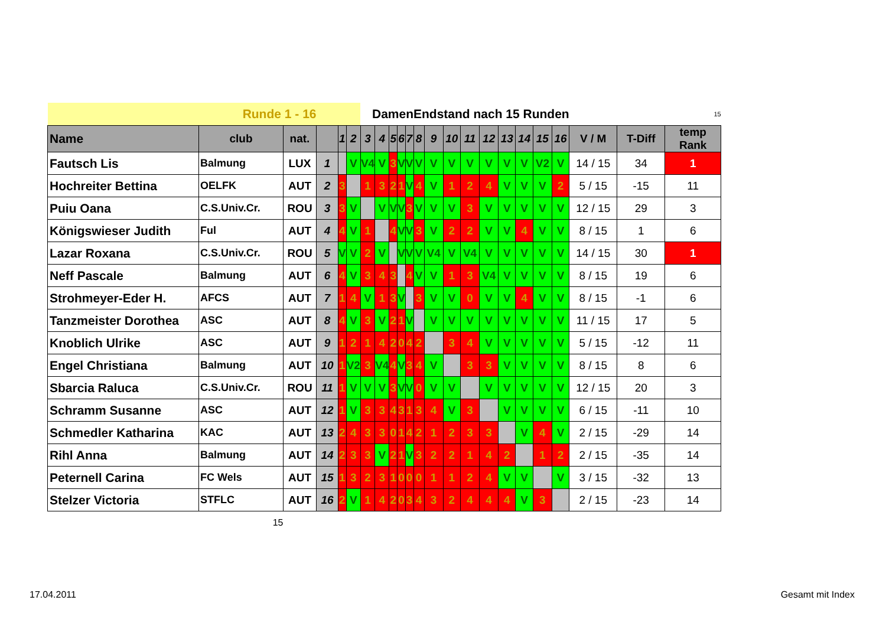| Runde 1 - 16 | | | | | | Damen | | | | | Endstand nach 15 Runden | | | | | | | | | 15 | | |
| Name | club | nat. | | 1 | 2 | 3 | 4 | 5 | 6 | 7 | 8 | 9 | 10 | 11 | 12 | 13 | 14 | 15 | 16 | V / M | T-Diff | temp Rank |
| Fautsch Lis | Balmung | LUX | 1 | | V | V4 | V | 3 | V | V | V | V | V | V | V | V | V | V2 | V | 14 / 15 | 34 | 1 |
| Hochreiter Bettina | OELFK | AUT | 2 | 3 | | 1 | 3 | 2 | 1 | V | 4 | V | 1 | 2 | 4 | V | V | V | 2 | 5 / 15 | -15 | 11 |
| Puiu Oana | C.S.Univ.Cr. | ROU | 3 | 3 | V | | V | V | V | 3 | V | V | V | 3 | V | V | V | V | V | 12 / 15 | 29 | 3 |
| Königswieser Judith | Ful | AUT | 4 | 4 | V | 1 | | 4 | V | V | 3 | V | 2 | 2 | V | V | 4 | V | V | 8 / 15 | 1 | 6 |
| Lazar Roxana | C.S.Univ.Cr. | ROU | 5 | V | V | 2 | V | | V | V | V | V4 | V | V4 | V | V | V | V | V | 14 / 15 | 30 | 1 |
| Neff Pascale | Balmung | AUT | 6 | 4 | V | 3 | 4 | 3 | | 4 | V | V | 1 | 3 | V4 | V | V | V | V | 8 / 15 | 19 | 6 |
| Strohmeyer-Eder H. | AFCS | AUT | 7 | 1 | 4 | V | 1 | 3 | V | | 3 | V | V | 0 | V | V | 4 | V | V | 8 / 15 | -1 | 6 |
| Tanzmeister Dorothea | ASC | AUT | 8 | 4 | V | 3 | V | 2 | 1 | V | | V | V | V | V | V | V | V | V | 11 / 15 | 17 | 5 |
| Knoblich Ulrike | ASC | AUT | 9 | 1 | 2 | 1 | 4 | 2 | 0 | 4 | 2 | | 3 | 4 | V | V | V | V | V | 5 / 15 | -12 | 11 |
| Engel Christiana | Balmung | AUT | 10 | 1 | V2 | 3 | V4 | 4 | V | 3 | 4 | V | | 3 | 3 | V | V | V | V | 8 / 15 | 8 | 6 |
| Sbarcia Raluca | C.S.Univ.Cr. | ROU | 11 | 1 | V | V | V | 3 | V | V | 0 | V | V | | V | V | V | V | V | 12 / 15 | 20 | 3 |
| Schramm Susanne | ASC | AUT | 12 | 1 | V | 3 | 3 | 4 | 3 | 1 | 3 | 4 | V | 3 | | V | V | V | V | 6 / 15 | -11 | 10 |
| Schmedler Katharina | KAC | AUT | 13 | 2 | 4 | 3 | 3 | 0 | 1 | 4 | 2 | 1 | 2 | 3 | 3 | | V | 4 | V | 2 / 15 | -29 | 14 |
| Rihl Anna | Balmung | AUT | 14 | 2 | 3 | 3 | V | 2 | 1 | V | 3 | 2 | 2 | 1 | 4 | 2 | | 1 | 2 | 2 / 15 | -35 | 14 |
| Peternell Carina | FC Wels | AUT | 15 | 1 | 3 | 2 | 3 | 1 | 0 | 0 | 0 | 1 | 1 | 2 | 4 | V | V | | V | 3 / 15 | -32 | 13 |
| Stelzer Victoria | STFLC | AUT | 16 | 2 | V | 1 | 4 | 2 | 0 | 3 | 4 | 3 | 2 | 4 | 4 | 4 | V | 3 | | 2 / 15 | -23 | 14 |
| | 15 | | | | | | | | | | | | | | | | | | | | | |
17.04.2011 Gesamt mit Index